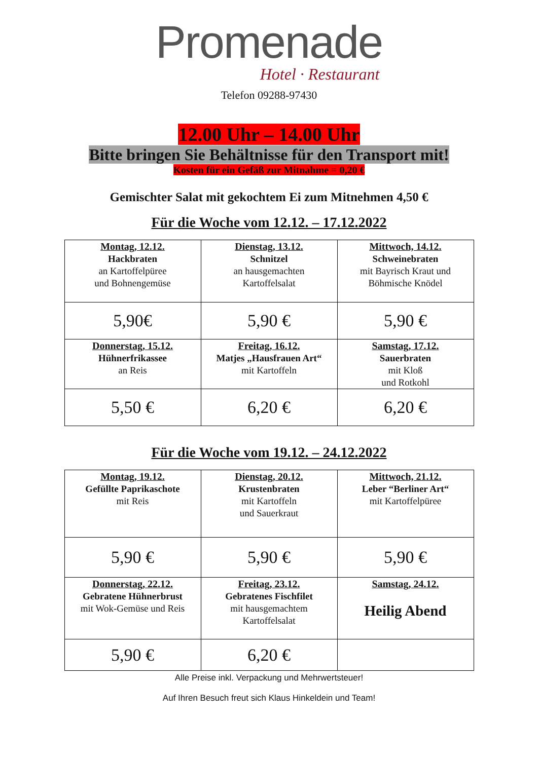Promenade
Hotel · Restaurant
Telefon 09288-97430
12.00 Uhr – 14.00 Uhr
Bitte bringen Sie Behältnisse für den Transport mit!
Kosten für ein Gefäß zur Mitnahme = 0,20 €
Gemischter Salat mit gekochtem Ei zum Mitnehmen 4,50 €
Für die Woche vom 12.12. – 17.12.2022
| Montag, 12.12. Hackbraten an Kartoffelpüree und Bohnengemüse | Dienstag, 13.12. Schnitzel an hausgemachten Kartoffelsalat | Mittwoch, 14.12. Schweinebraten mit Bayrisch Kraut und Böhmische Knödel |
| 5,90€ | 5,90 € | 5,90 € |
| Donnerstag, 15.12. Hühnerfrikassee an Reis | Freitag, 16.12. Matjes „Hausfrauen Art“ mit Kartoffeln | Samstag, 17.12. Sauerbraten mit Kloß und Rotkohl |
| 5,50 € | 6,20 € | 6,20 € |
Für die Woche vom 19.12. – 24.12.2022
| Montag, 19.12. Gefüllte Paprikaschote mit Reis | Dienstag, 20.12. Krustenbraten mit Kartoffeln und Sauerkraut | Mittwoch, 21.12. Leber “Berliner Art“ mit Kartoffelpüree |
| 5,90 € | 5,90 € | 5,90 € |
| Donnerstag, 22.12. Gebratene Hühnerbrust mit Wok-Gemüse und Reis | Freitag, 23.12. Gebratenes Fischfilet mit hausgemachtem Kartoffelsalat | Samstag, 24.12. Heilig Abend |
| 5,90 € | 6,20 € | |
Alle Preise inkl. Verpackung und Mehrwertsteuer!
Auf Ihren Besuch freut sich Klaus Hinkeldein und Team!